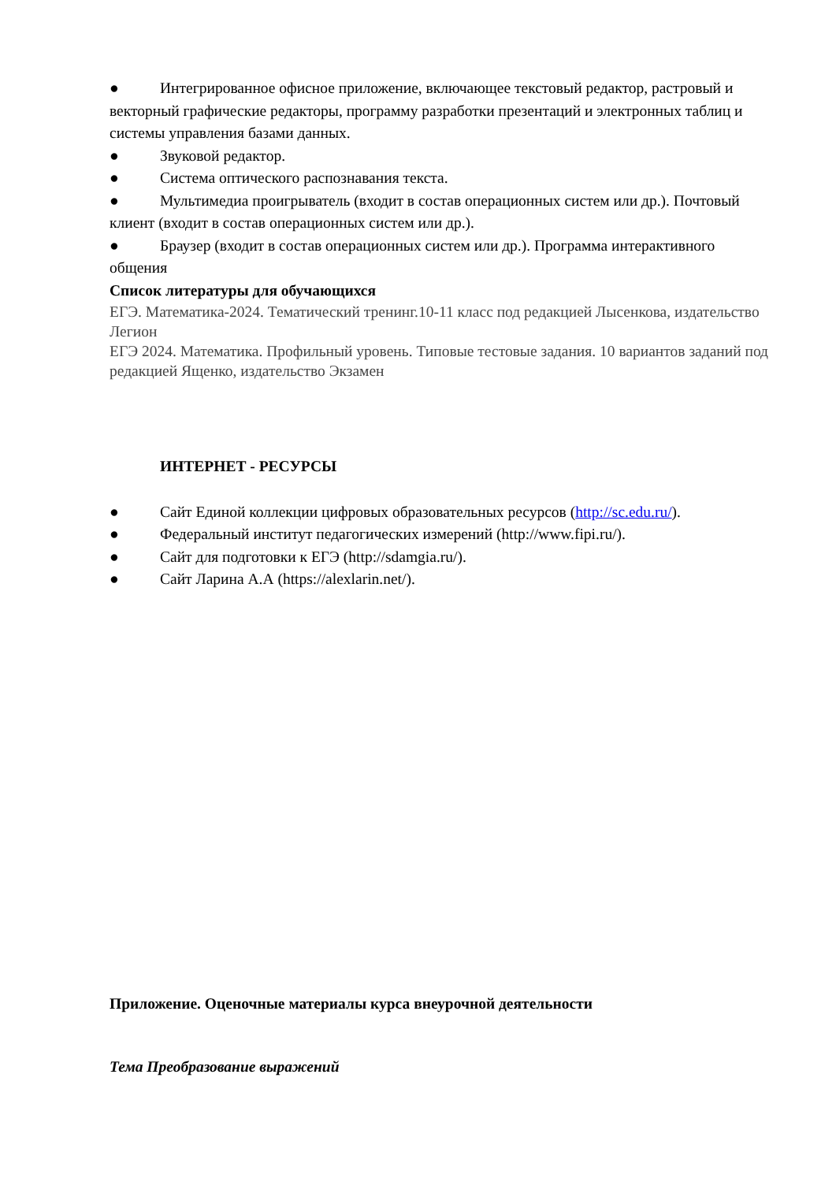● Интегрированное офисное приложение, включающее текстовый редактор, растровый и векторный графические редакторы, программу разработки презентаций и электронных таблиц и системы управления базами данных.
● Звуковой редактор.
● Система оптического распознавания текста.
● Мультимедиа проигрыватель (входит в состав операционных систем или др.). Почтовый клиент (входит в состав операционных систем или др.).
● Браузер (входит в состав операционных систем или др.). Программа интерактивного общения
Список литературы для обучающихся
ЕГЭ. Математика-2024. Тематический тренинг.10-11 класс под редакцией Лысенкова, издательство Легион
ЕГЭ 2024. Математика. Профильный уровень. Типовые тестовые задания. 10 вариантов заданий под редакцией Ященко, издательство Экзамен
ИНТЕРНЕТ - РЕСУРСЫ
● Сайт Единой коллекции цифровых образовательных ресурсов (http://sc.edu.ru/).
● Федеральный институт педагогических измерений (http://www.fipi.ru/).
● Сайт для подготовки к ЕГЭ (http://sdamgia.ru/).
● Сайт Ларина А.А (https://alexlarin.net/).
Приложение. Оценочные материалы курса внеурочной деятельности
Тема Преобразование выражений